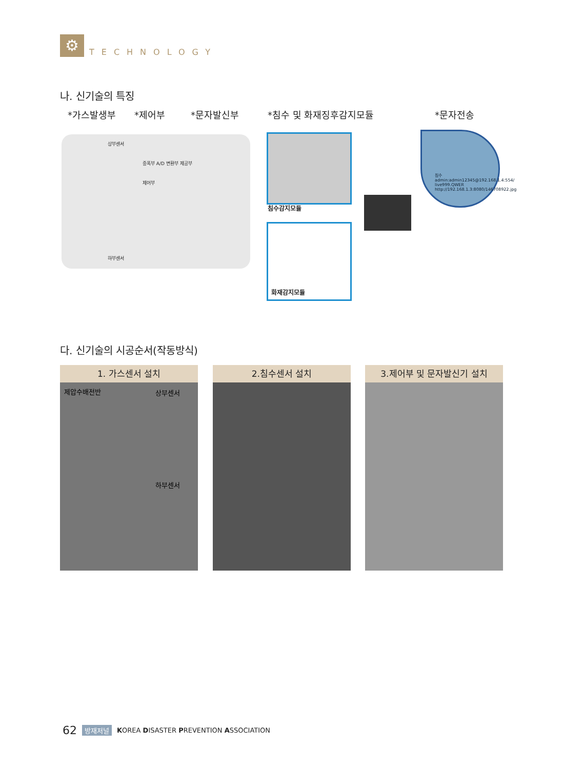⚙
TECHNOLOGY
나. 신기술의 특징
*가스발생부 *제어부 *문자발신부 *침수 및 화재징후감지모듈 *문자전송
상부센서
중폭부 A/D 변환부 제공부
제어부
하부센서
침수감지모듈
화재감지모듈
침수 admin:admin12345@192.168.1.4:554/ live999.QWER http://192.168.1.3:8080/146708922.jpg
다. 신기술의 시공순서(작동방식)
1. 가스센서 설치
제압수배전반 상부센서
하부센서
2.침수센서 설치 3.제어부 및 문자발신기 설치
62 방재저널 KOREA DISASTER PREVENTION ASSOCIATION